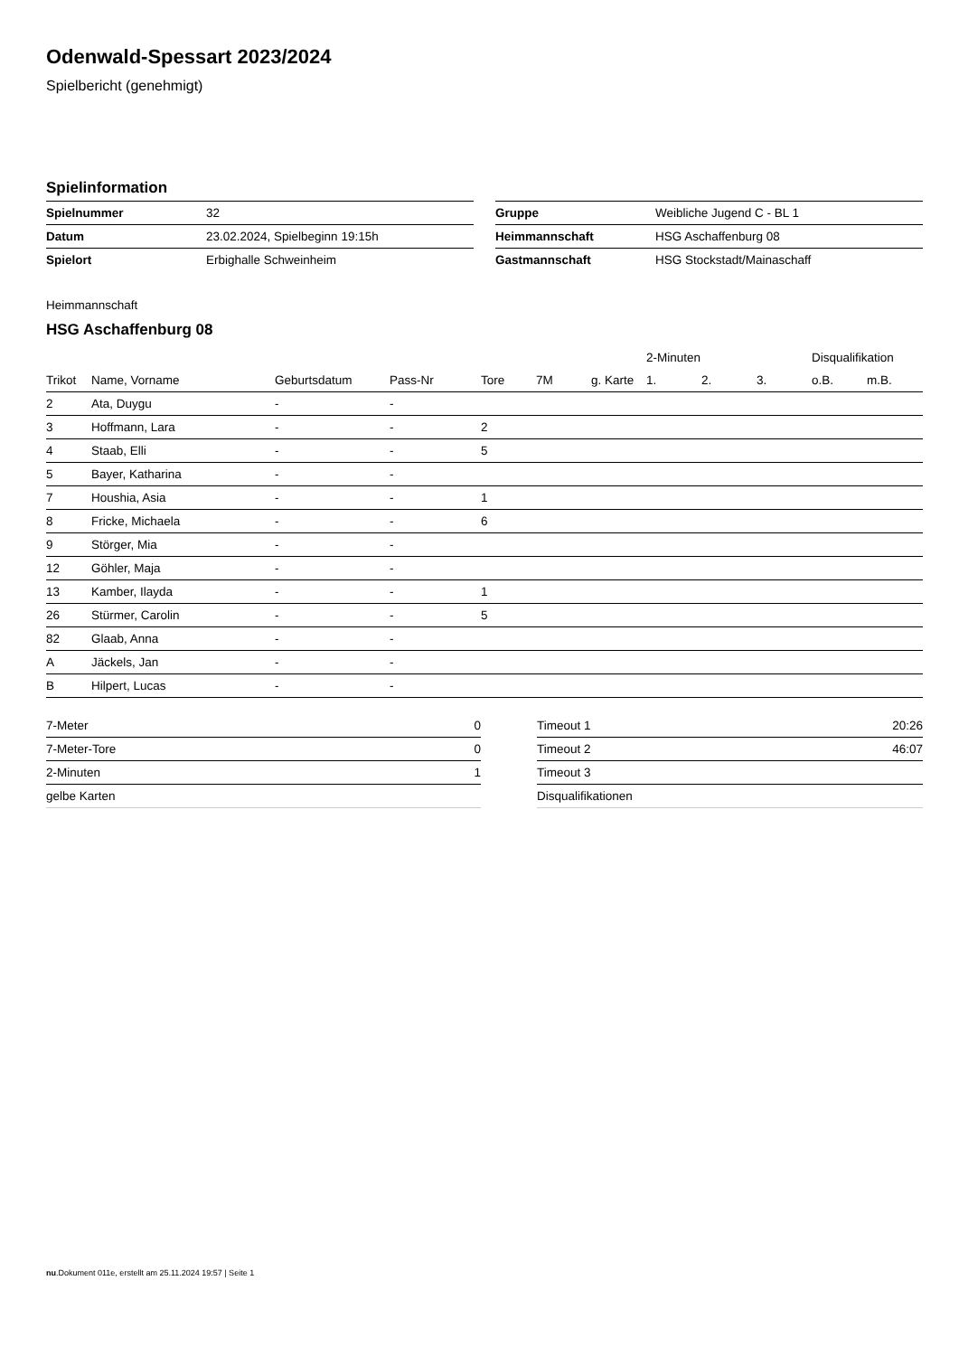Odenwald-Spessart 2023/2024
Spielbericht (genehmigt)
Spielinformation
| Spielnummer | 32 |
| Datum | 23.02.2024, Spielbeginn 19:15h |
| Spielort | Erbighalle Schweinheim |
| Gruppe | Weibliche Jugend C - BL 1 |
| Heimmannschaft | HSG Aschaffenburg 08 |
| Gastmannschaft | HSG Stockstadt/Mainaschaff |
Heimmannschaft
HSG Aschaffenburg 08
| | | | | | | | 2-Minuten | | | Disqualifikation | |
| --- | --- | --- | --- | --- | --- | --- | --- | --- | --- | --- | --- |
| Trikot | Name, Vorname | Geburtsdatum | Pass-Nr | Tore | 7M | g. Karte | 1. | 2. | 3. | o.B. | m.B. |
| 2 | Ata, Duygu | - | - | | | | | | | | |
| 3 | Hoffmann, Lara | - | - | 2 | | | | | | | |
| 4 | Staab, Elli | - | - | 5 | | | | | | | |
| 5 | Bayer, Katharina | - | - | | | | | | | | |
| 7 | Houshia, Asia | - | - | 1 | | | | | | | |
| 8 | Fricke, Michaela | - | - | 6 | | | | | | | |
| 9 | Störger, Mia | - | - | | | | | | | | |
| 12 | Göhler, Maja | - | - | | | | | | | | |
| 13 | Kamber, Ilayda | - | - | 1 | | | | | | | |
| 26 | Stürmer, Carolin | - | - | 5 | | | | | | | |
| 82 | Glaab, Anna | - | - | | | | | | | | |
| A | Jäckels, Jan | - | - | | | | | | | | |
| B | Hilpert, Lucas | - | - | | | | | | | | |
| 7-Meter | 0 |
| 7-Meter-Tore | 0 |
| 2-Minuten | 1 |
| gelbe Karten | |
| Timeout 1 | 20:26 |
| Timeout 2 | 46:07 |
| Timeout 3 | |
| Disqualifikationen | |
nu.Dokument 011e, erstellt am 25.11.2024 19:57 | Seite 1